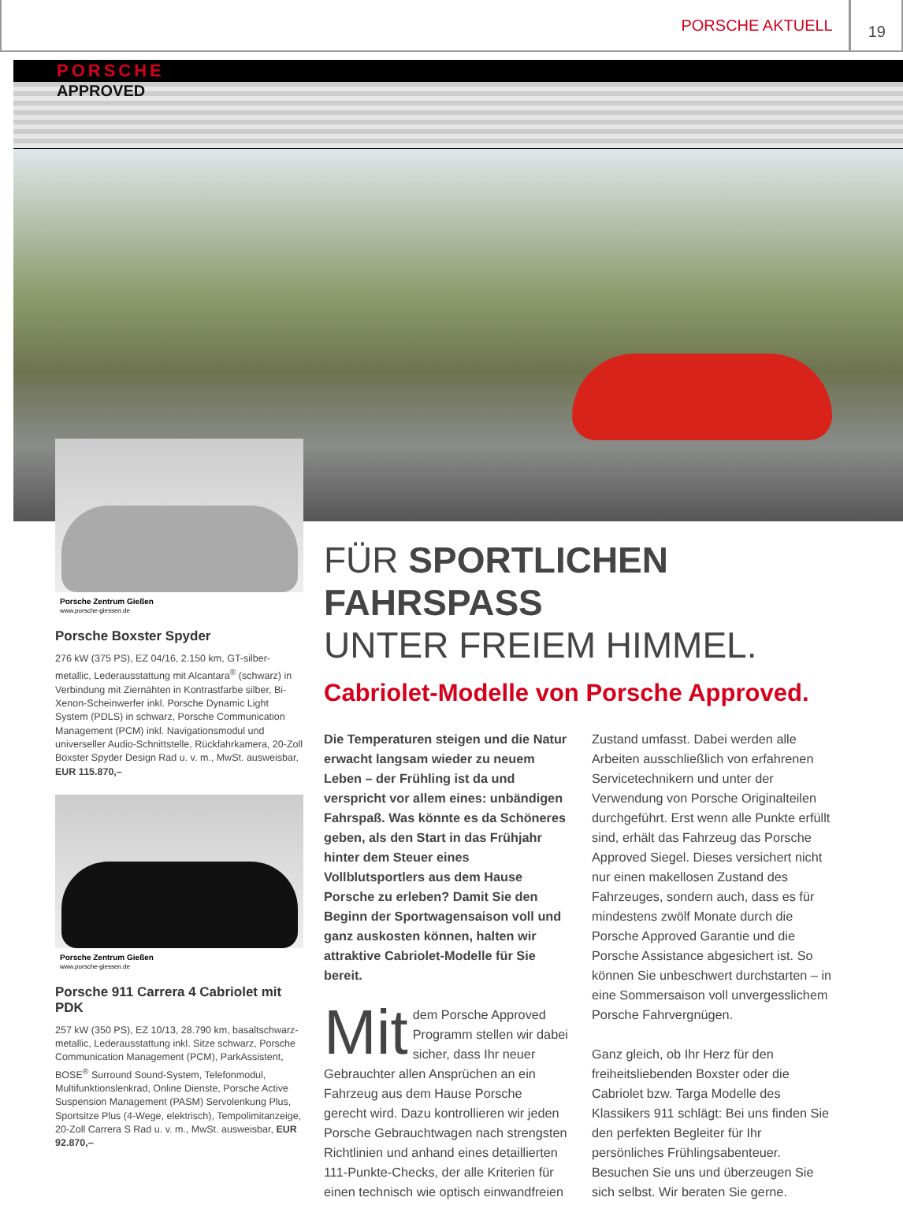PORSCHE AKTUELL 19
PORSCHE
APPROVED
Porsche Zentrum Gießen
www.porsche-giessen.de
Porsche Boxster Spyder
276 kW (375 PS), EZ 04/16, 2.150 km, GT-silber-metallic, Lederausstattung mit Alcantara<sup>®</sup> (schwarz) in Verbindung mit Ziernähten in Kontrastfarbe silber, Bi-Xenon-Scheinwerfer inkl. Porsche Dynamic Light System (PDLS) in schwarz, Porsche Communication Management (PCM) inkl. Navigationsmodul und universeller Audio-Schnittstelle, Rückfahrkamera, 20-Zoll Boxster Spyder Design Rad u. v. m., MwSt. ausweisbar, EUR 115.870,–
Porsche Zentrum Gießen
www.porsche-giessen.de
Porsche 911 Carrera 4 Cabriolet mit PDK
257 kW (350 PS), EZ 10/13, 28.790 km, basaltschwarz-metallic, Lederausstattung inkl. Sitze schwarz, Porsche Communication Management (PCM), ParkAssistent, BOSE<sup>®</sup> Surround Sound-System, Telefonmodul, Multifunktionslenkrad, Online Dienste, Porsche Active Suspension Management (PASM) Servolenkung Plus, Sportsitze Plus (4-Wege, elektrisch), Tempolimitanzeige, 20-Zoll Carrera S Rad u. v. m., MwSt. ausweisbar, EUR 92.870,–
FÜR SPORTLICHEN FAHRSPASS
UNTER FREIEM HIMMEL.
Cabriolet-Modelle von Porsche Approved.
Die Temperaturen steigen und die Natur erwacht langsam wieder zu neuem Leben – der Frühling ist da und verspricht vor allem eines: unbändigen Fahrspaß. Was könnte es da Schöneres geben, als den Start in das Frühjahr hinter dem Steuer eines Vollblutsportlers aus dem Hause Porsche zu erleben? Damit Sie den Beginn der Sportwagensaison voll und ganz auskosten können, halten wir attraktive Cabriolet-Modelle für Sie bereit.
Mit dem Porsche Approved Programm stellen wir dabei sicher, dass Ihr neuer Gebrauchter allen Ansprüchen an ein Fahrzeug aus dem Hause Porsche gerecht wird. Dazu kontrollieren wir jeden Porsche Gebrauchtwagen nach strengsten Richtlinien und anhand eines detaillierten 111-Punkte-Checks, der alle Kriterien für einen technisch wie optisch einwandfreien Zustand umfasst. Dabei werden alle Arbeiten ausschließlich von erfahrenen Servicetechnikern und unter der Verwendung von Porsche Originalteilen durchgeführt. Erst wenn alle Punkte erfüllt sind, erhält das Fahrzeug das Porsche Approved Siegel. Dieses versichert nicht nur einen makellosen Zustand des Fahrzeuges, sondern auch, dass es für mindestens zwölf Monate durch die Porsche Approved Garantie und die Porsche Assistance abgesichert ist. So können Sie unbeschwert durchstarten – in eine Sommersaison voll unvergesslichem Porsche Fahrvergnügen.
Ganz gleich, ob Ihr Herz für den freiheitsliebenden Boxster oder die Cabriolet bzw. Targa Modelle des Klassikers 911 schlägt: Bei uns finden Sie den perfekten Begleiter für Ihr persönliches Frühlingsabenteuer. Besuchen Sie uns und überzeugen Sie sich selbst. Wir beraten Sie gerne.